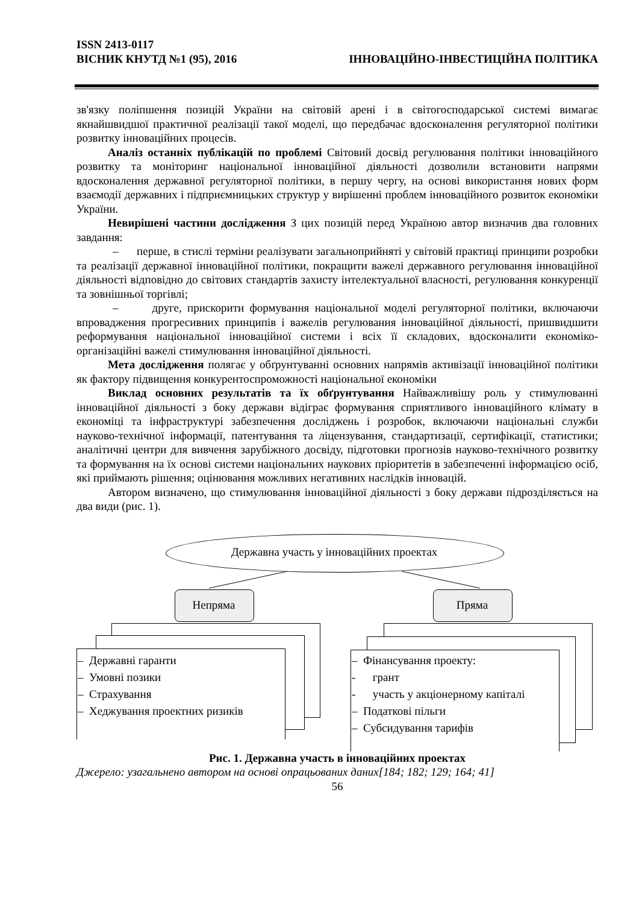ISSN 2413-0117
ВІСНИК КНУТД №1 (95), 2016 ІННОВАЦІЙНО-ІНВЕСТИЦІЙНА ПОЛІТИКА
зв'язку поліпшення позицій України на світовій арені і в світогосподарської системі вимагає якнайшвидшої практичної реалізації такої моделі, що передбачає вдосконалення регуляторної політики розвитку інноваційних процесів.
Аналіз останніх публікацій по проблемі Світовий досвід регулювання політики інноваційного розвитку та моніторинг національної інноваційної діяльності дозволили встановити напрями вдосконалення державної регуляторної політики, в першу чергу, на основі використання нових форм взаємодії державних і підприємницьких структур у вирішенні проблем інноваційного розвиток економіки України.
Невирішені частини дослідження З цих позицій перед Україною автор визначив два головних завдання:
– перше, в стислі терміни реалізувати загальноприйняті у світовій практиці принципи розробки та реалізації державної інноваційної політики, покращити важелі державного регулювання інноваційної діяльності відповідно до світових стандартів захисту інтелектуальної власності, регулювання конкуренції та зовнішньої торгівлі;
– друге, прискорити формування національної моделі регуляторної політики, включаючи впровадження прогресивних принципів і важелів регулювання інноваційної діяльності, пришвидшити реформування національної інноваційної системи і всіх її складових, вдосконалити економіко-організаційні важелі стимулювання інноваційної діяльності.
Мета дослідження полягає у обґрунтуванні основних напрямів активізації інноваційної політики як фактору підвищення конкурентоспроможності національної економіки
Виклад основних результатів та їх обґрунтування Найважливішу роль у стимулюванні інноваційної діяльності з боку держави відіграє формування сприятливого інноваційного клімату в економіці та інфраструктурі забезпечення досліджень і розробок, включаючи національні служби науково-технічної інформації, патентування та ліцензування, стандартизації, сертифікації, статистики; аналітичні центри для вивчення зарубіжного досвіду, підготовки прогнозів науково-технічного розвитку та формування на їх основі системи національних наукових пріоритетів в забезпеченні інформацією осіб, які приймають рішення; оцінювання можливих негативних наслідків інновацій.
Автором визначено, що стимулювання інноваційної діяльності з боку держави підрозділяється на два види (рис. 1).
Державна участь у інноваційних проектах
Непряма Пряма
– Державні гаранти
– Умовні позики
– Страхування
– Хеджування проектних ризиків
– Фінансування проекту:
- грант
- участь у акціонерному капіталі
– Податкові пільги
– Субсидування тарифів
Рис. 1. Державна участь в інноваційних проектах
Джерело: узагальнено автором на основі опрацьованих даних[184; 182; 129; 164; 41]
56